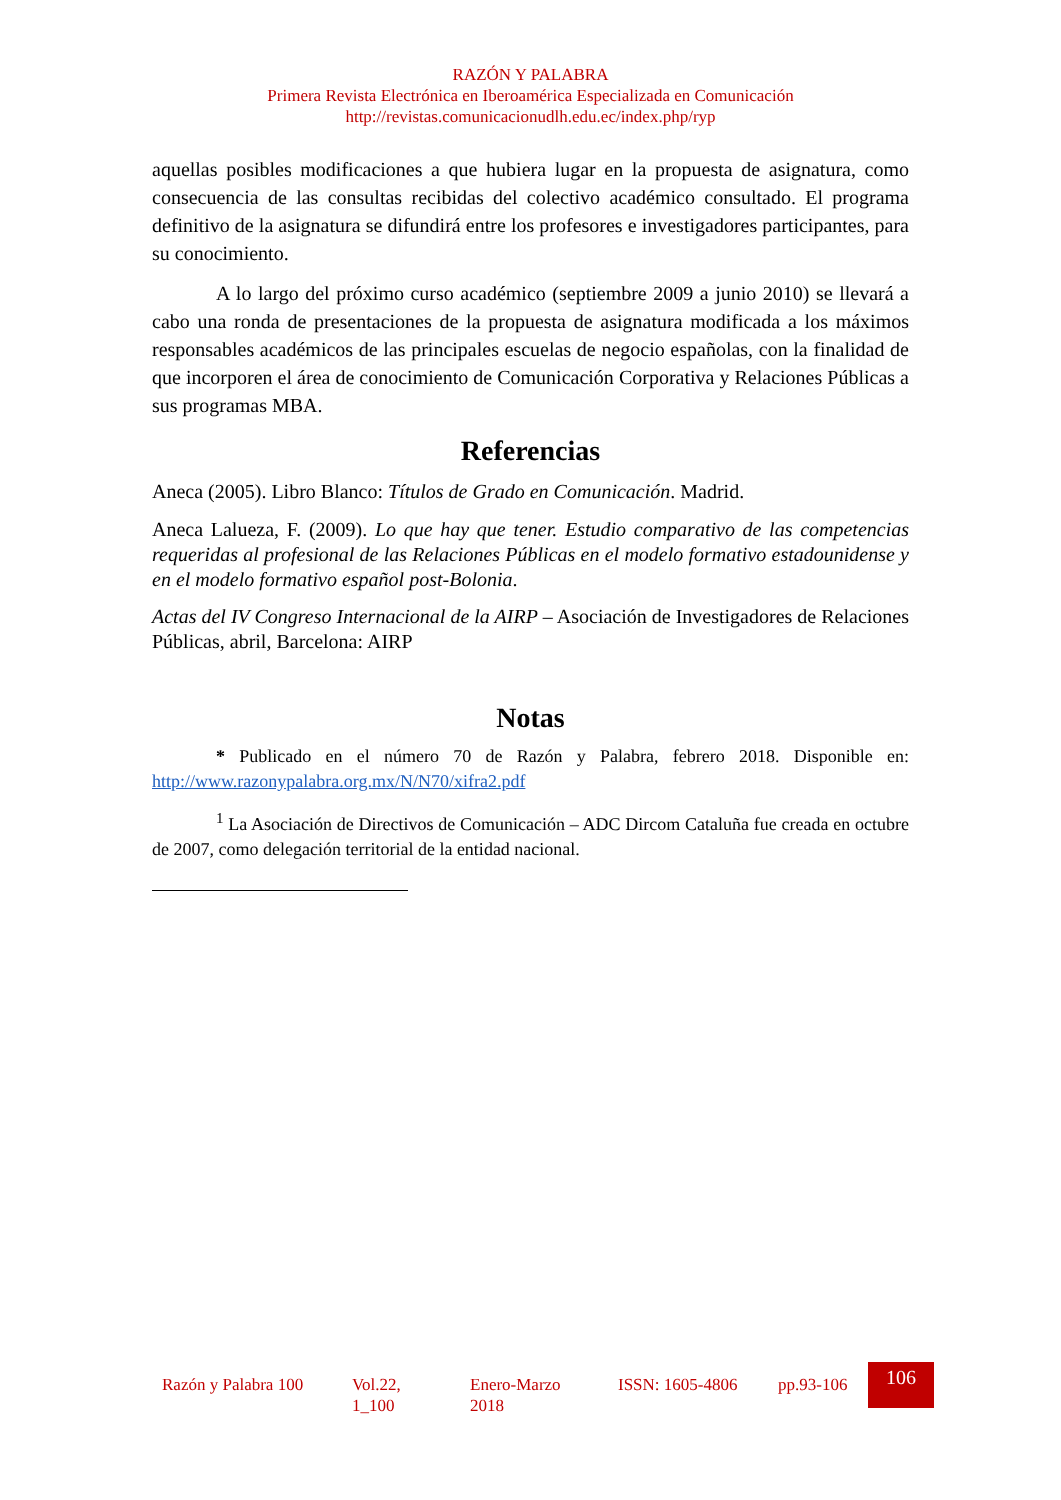RAZÓN Y PALABRA
Primera Revista Electrónica en Iberoamérica Especializada en Comunicación
http://revistas.comunicacionudlh.edu.ec/index.php/ryp
aquellas posibles modificaciones a que hubiera lugar en la propuesta de asignatura, como consecuencia de las consultas recibidas del colectivo académico consultado. El programa definitivo de la asignatura se difundirá entre los profesores e investigadores participantes, para su conocimiento.
A lo largo del próximo curso académico (septiembre 2009 a junio 2010) se llevará a cabo una ronda de presentaciones de la propuesta de asignatura modificada a los máximos responsables académicos de las principales escuelas de negocio españolas, con la finalidad de que incorporen el área de conocimiento de Comunicación Corporativa y Relaciones Públicas a sus programas MBA.
Referencias
Aneca (2005). Libro Blanco: Títulos de Grado en Comunicación. Madrid.
Aneca Lalueza, F. (2009). Lo que hay que tener. Estudio comparativo de las competencias requeridas al profesional de las Relaciones Públicas en el modelo formativo estadounidense y en el modelo formativo español post-Bolonia.
Actas del IV Congreso Internacional de la AIRP – Asociación de Investigadores de Relaciones Públicas, abril, Barcelona: AIRP
Notas
* Publicado en el número 70 de Razón y Palabra, febrero 2018. Disponible en: http://www.razonypalabra.org.mx/N/N70/xifra2.pdf
<sup>1</sup> La Asociación de Directivos de Comunicación – ADC Dircom Cataluña fue creada en octubre de 2007, como delegación territorial de la entidad nacional.
Razón y Palabra 100
Vol.22, 1_100
Enero-Marzo 2018
ISSN: 1605-4806
pp.93-106
106